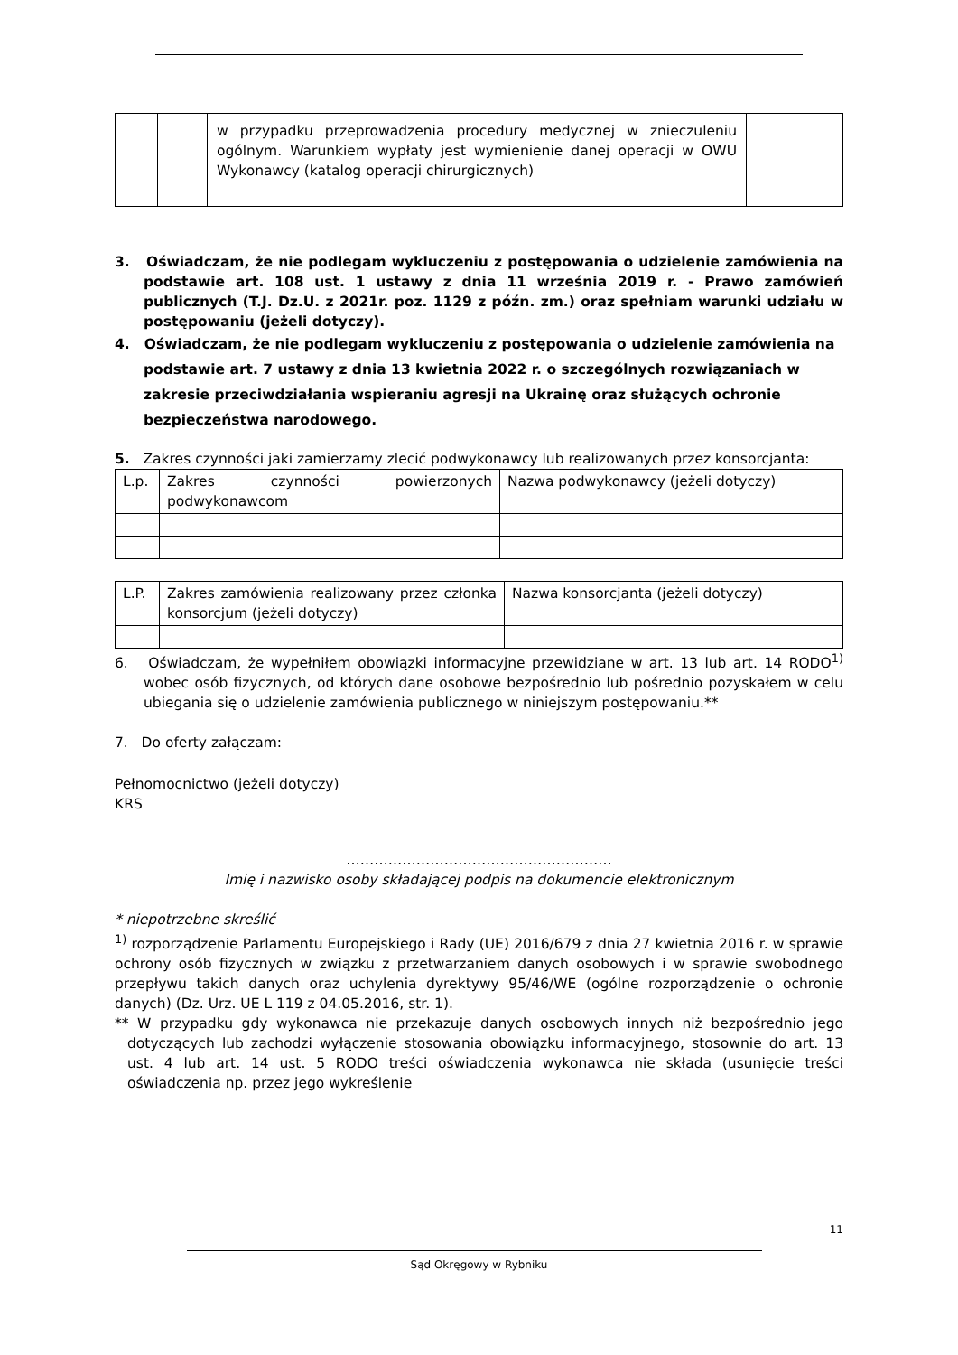| | | w przypadku przeprowadzenia procedury medycznej w znieczuleniu ogólnym. Warunkiem wypłaty jest wymienienie danej operacji w OWU Wykonawcy (katalog operacji chirurgicznych) | |
3. Oświadczam, że nie podlegam wykluczeniu z postępowania o udzielenie zamówienia na podstawie art. 108 ust. 1 ustawy z dnia 11 września 2019 r. - Prawo zamówień publicznych (T.J. Dz.U. z 2021r. poz. 1129 z późn. zm.) oraz spełniam warunki udziału w postępowaniu (jeżeli dotyczy).
4. Oświadczam, że nie podlegam wykluczeniu z postępowania o udzielenie zamówienia na podstawie art. 7 ustawy z dnia 13 kwietnia 2022 r. o szczególnych rozwiązaniach w zakresie przeciwdziałania wspieraniu agresji na Ukrainę oraz służących ochronie bezpieczeństwa narodowego.
5. Zakres czynności jaki zamierzamy zlecić podwykonawcy lub realizowanych przez konsorcjanta:
| L.p. | Zakres czynności powierzonych podwykonawcom | Nazwa podwykonawcy (jeżeli dotyczy) |
| L.P. | Zakres zamówienia realizowany przez członka konsorcjum (jeżeli dotyczy) | Nazwa konsorcjanta (jeżeli dotyczy) |
6. Oświadczam, że wypełniłem obowiązki informacyjne przewidziane w art. 13 lub art. 14 RODO<sup>1)</sup> wobec osób fizycznych, od których dane osobowe bezpośrednio lub pośrednio pozyskałem w celu ubiegania się o udzielenie zamówienia publicznego w niniejszym postępowaniu.**
7. Do oferty załączam:
Pełnomocnictwo (jeżeli dotyczy)
KRS
…………………………………………………
Imię i nazwisko osoby składającej podpis na dokumencie elektronicznym
* niepotrzebne skreślić
<sup>1)</sup> rozporządzenie Parlamentu Europejskiego i Rady (UE) 2016/679 z dnia 27 kwietnia 2016 r. w sprawie ochrony osób fizycznych w związku z przetwarzaniem danych osobowych i w sprawie swobodnego przepływu takich danych oraz uchylenia dyrektywy 95/46/WE (ogólne rozporządzenie o ochronie danych) (Dz. Urz. UE L 119 z 04.05.2016, str. 1).
** W przypadku gdy wykonawca nie przekazuje danych osobowych innych niż bezpośrednio jego dotyczących lub zachodzi wyłączenie stosowania obowiązku informacyjnego, stosownie do art. 13 ust. 4 lub art. 14 ust. 5 RODO treści oświadczenia wykonawca nie składa (usunięcie treści oświadczenia np. przez jego wykreślenie
11
Sąd Okręgowy w Rybniku